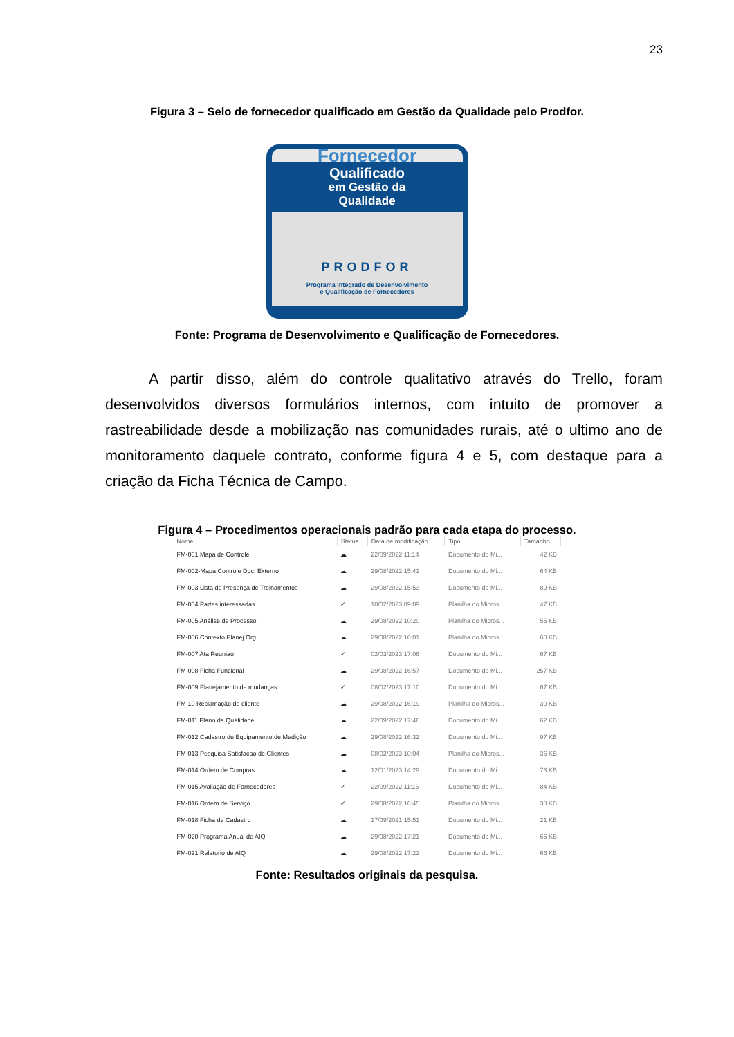23
Figura 3 – Selo de fornecedor qualificado em Gestão da Qualidade pelo Prodfor.
Fornecedor
Qualificado
em Gestão da
Qualidade
PRODFOR
Programa Integrado de Desenvolvimento
e Qualificação de Fornecedores
Fonte: Programa de Desenvolvimento e Qualificação de Fornecedores.
A partir disso, além do controle qualitativo através do Trello, foram desenvolvidos diversos formulários internos, com intuito de promover a rastreabilidade desde a mobilização nas comunidades rurais, até o ultimo ano de monitoramento daquele contrato, conforme figura 4 e 5, com destaque para a criação da Ficha Técnica de Campo.
Figura 4 – Procedimentos operacionais padrão para cada etapa do processo.
| Nome | Status | Data de modificação | Tipo | Tamanho |
| --- | --- | --- | --- | --- |
| FM-001 Mapa de Controle | ☁ | 22/09/2022 11:14 | Documento do Mi... | 42 KB |
| FM-002-Mapa Controle Doc. Externo | ☁ | 29/08/2022 15:41 | Documento do Mi... | 64 KB |
| FM-003 Lista de Presença de Treinamentos | ☁ | 29/08/2022 15:53 | Documento do Mi... | 89 KB |
| FM-004 Partes interessadas | ✓ | 10/02/2023 09:09 | Planilha do Micros... | 47 KB |
| FM-005 Análise de Processo | ☁ | 29/08/2022 10:20 | Planilha do Micros... | 55 KB |
| FM-006 Contexto Planej Org | ☁ | 29/08/2022 16:01 | Planilha do Micros... | 60 KB |
| FM-007 Ata Reuniao | ✓ | 02/03/2023 17:06 | Documento do Mi... | 67 KB |
| FM-008 Ficha Funcional | ☁ | 29/08/2022 16:57 | Documento do Mi... | 257 KB |
| FM-009 Planejamento de mudanças | ✓ | 08/02/2023 17:10 | Documento do Mi... | 67 KB |
| FM-10 Reclamação de cliente | ☁ | 29/08/2022 16:19 | Planilha do Micros... | 30 KB |
| FM-011 Plano da Qualidade | ☁ | 22/09/2022 17:46 | Documento do Mi... | 62 KB |
| FM-012 Cadastro de Equipamento de Medição | ☁ | 29/08/2022 16:32 | Documento do Mi... | 97 KB |
| FM-013 Pesquisa Satisfacao de Clientes | ☁ | 08/02/2023 10:04 | Planilha do Micros... | 36 KB |
| FM-014 Ordem de Compras | ☁ | 12/01/2023 14:29 | Documento do Mi... | 73 KB |
| FM-015 Avaliação de Fornecedores | ✓ | 22/09/2022 11:16 | Documento do Mi... | 84 KB |
| FM-016 Ordem de Serviço | ✓ | 29/08/2022 16:45 | Planilha do Micros... | 38 KB |
| FM-018 Ficha de Cadastro | ☁ | 17/09/2021 15:51 | Documento do Mi... | 21 KB |
| FM-020 Programa Anual de AIQ | ☁ | 29/08/2022 17:21 | Documento do Mi... | 66 KB |
| FM-021 Relatorio de AIQ | ☁ | 29/08/2022 17:22 | Documento do Mi... | 66 KB |
Fonte: Resultados originais da pesquisa.